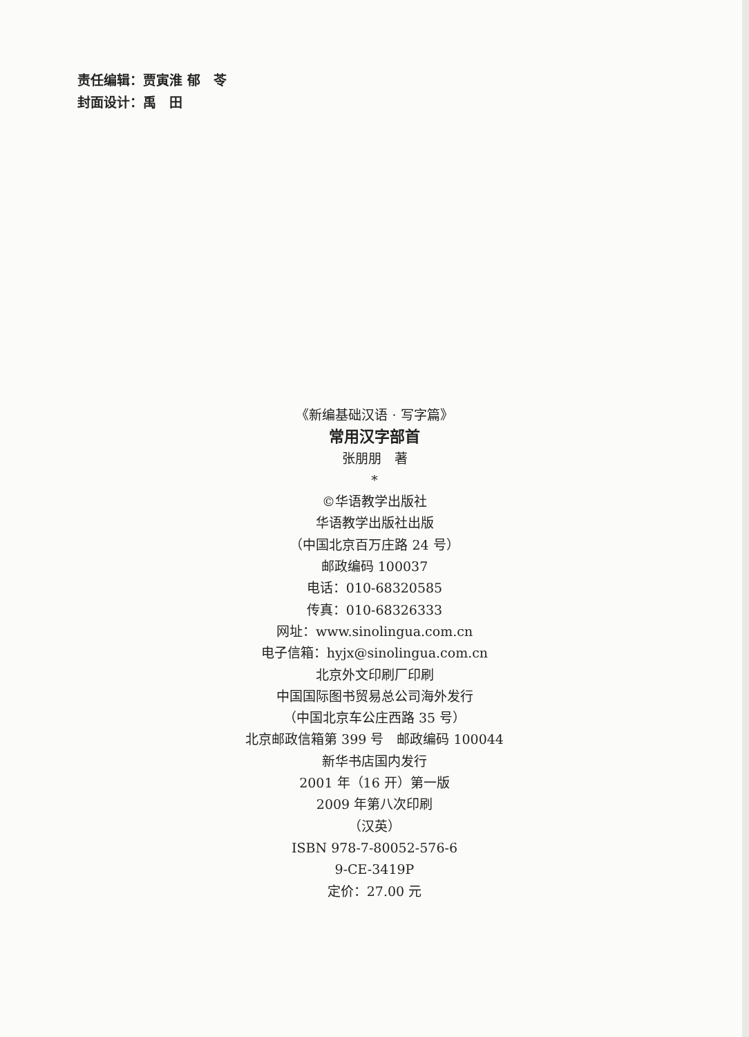责任编辑：贾寅淮 郁　苓
封面设计：禹　田
《新编基础汉语 · 写字篇》
常用汉字部首
张朋朋　著
*
©华语教学出版社
华语教学出版社出版
（中国北京百万庄路 24 号）
邮政编码 100037
电话：010-68320585
传真：010-68326333
网址：www.sinolingua.com.cn
电子信箱：hyjx@sinolingua.com.cn
北京外文印刷厂印刷
中国国际图书贸易总公司海外发行
（中国北京车公庄西路 35 号）
北京邮政信箱第 399 号　邮政编码 100044
新华书店国内发行
2001 年（16 开）第一版
2009 年第八次印刷
（汉英）
ISBN 978-7-80052-576-6
9-CE-3419P
定价：27.00 元